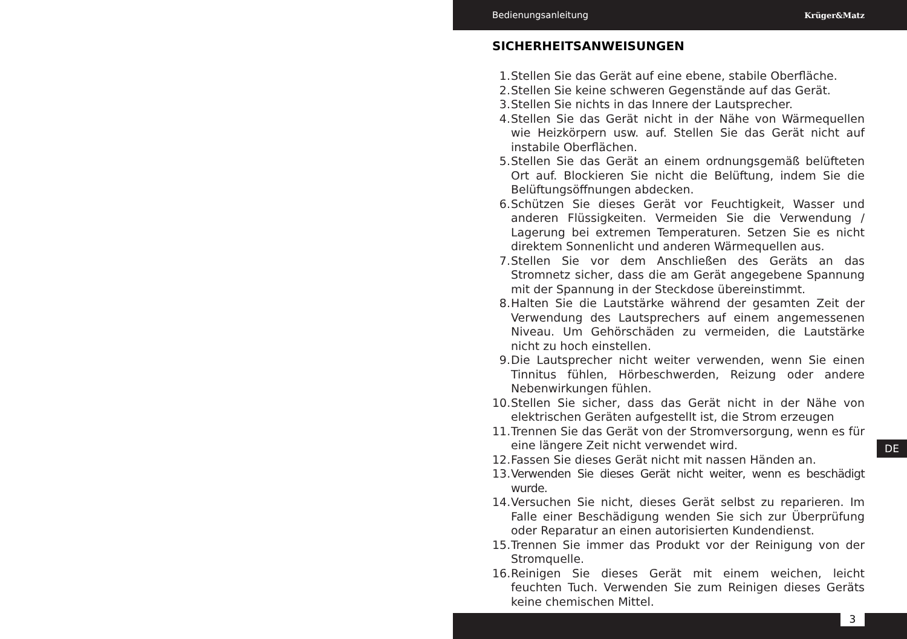Bedienungsanleitung Krüger&Matz
SICHERHEITSANWEISUNGEN
1. Stellen Sie das Gerät auf eine ebene, stabile Oberfläche.
2. Stellen Sie keine schweren Gegenstände auf das Gerät.
3. Stellen Sie nichts in das Innere der Lautsprecher.
4. Stellen Sie das Gerät nicht in der Nähe von Wärmequellen wie Heizkörpern usw. auf. Stellen Sie das Gerät nicht auf instabile Oberflächen.
5. Stellen Sie das Gerät an einem ordnungsgemäß belüfteten Ort auf. Blockieren Sie nicht die Belüftung, indem Sie die Belüftungsöffnungen abdecken.
6. Schützen Sie dieses Gerät vor Feuchtigkeit, Wasser und anderen Flüssigkeiten. Vermeiden Sie die Verwendung / Lagerung bei extremen Temperaturen. Setzen Sie es nicht direktem Sonnenlicht und anderen Wärmequellen aus.
7. Stellen Sie vor dem Anschließen des Geräts an das Stromnetz sicher, dass die am Gerät angegebene Spannung mit der Spannung in der Steckdose übereinstimmt.
8. Halten Sie die Lautstärke während der gesamten Zeit der Verwendung des Lautsprechers auf einem angemessenen Niveau. Um Gehörschäden zu vermeiden, die Lautstärke nicht zu hoch einstellen.
9. Die Lautsprecher nicht weiter verwenden, wenn Sie einen Tinnitus fühlen, Hörbeschwerden, Reizung oder andere Nebenwirkungen fühlen.
10. Stellen Sie sicher, dass das Gerät nicht in der Nähe von elektrischen Geräten aufgestellt ist, die Strom erzeugen
11. Trennen Sie das Gerät von der Stromversorgung, wenn es für eine längere Zeit nicht verwendet wird.
12. Fassen Sie dieses Gerät nicht mit nassen Händen an.
13. Verwenden Sie dieses Gerät nicht weiter, wenn es beschädigt wurde.
14. Versuchen Sie nicht, dieses Gerät selbst zu reparieren. Im Falle einer Beschädigung wenden Sie sich zur Überprüfung oder Reparatur an einen autorisierten Kundendienst.
15. Trennen Sie immer das Produkt vor der Reinigung von der Stromquelle.
16. Reinigen Sie dieses Gerät mit einem weichen, leicht feuchten Tuch. Verwenden Sie zum Reinigen dieses Geräts keine chemischen Mittel.
DE
3